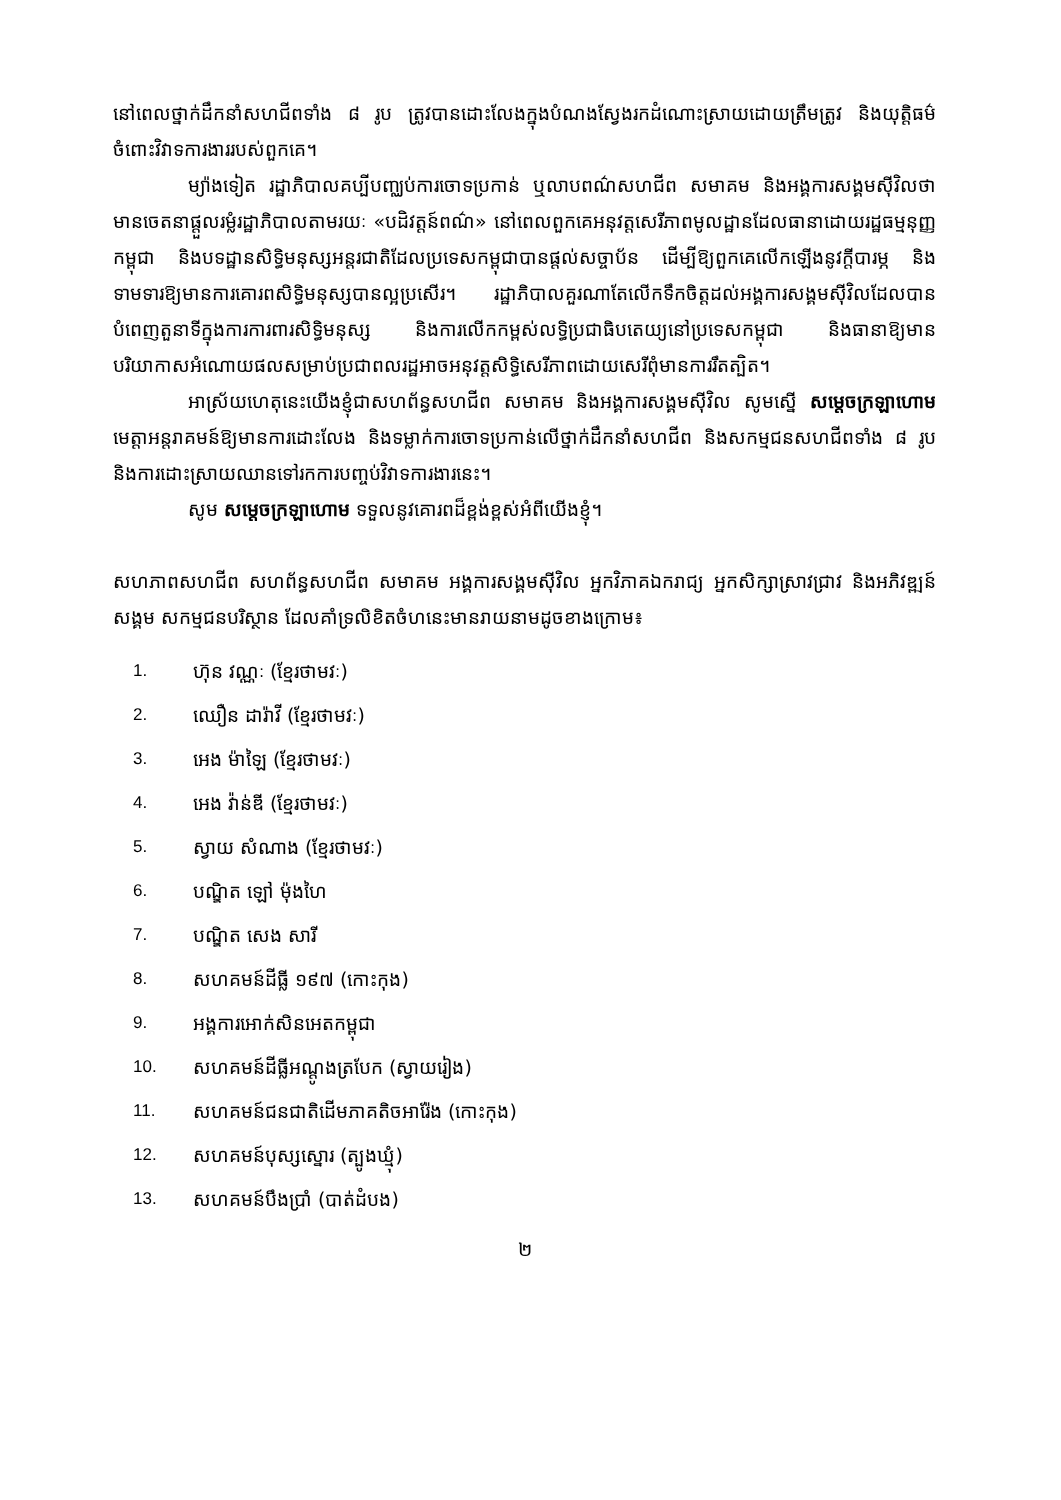នៅពេលថ្នាក់ដឹកនាំសហជីពទាំង ៨ រូប ត្រូវបានដោះលែងក្នុងបំណងស្វែងរកដំណោះស្រាយដោយត្រឹមត្រូវ និងយុត្តិធម៌ចំពោះវិវាទការងាររបស់ពួកគេ។
ម្យ៉ាងទៀត រដ្ឋាភិបាលគប្បីបញ្ឈប់ការចោទប្រកាន់ ឬលាបពណ៌សហជីព សមាគម និងអង្គការសង្គមស៊ីវិលថាមានចេតនាផ្តួលរម្លំរដ្ឋាភិបាលតាមរយៈ «បដិវត្តន៍ពណ៌» នៅពេលពួកគេអនុវត្តសេរីភាពមូលដ្ឋានដែលធានាដោយរដ្ឋធម្មនុញ្ញកម្ពុជា និងបទដ្ឋានសិទ្ធិមនុស្សអន្តរជាតិដែលប្រទេសកម្ពុជាបានផ្តល់សច្ចាប័ន ដើម្បីឱ្យពួកគេលើកឡើងនូវក្តីបារម្ភ និងទាមទារឱ្យមានការគោរពសិទ្ធិមនុស្សបានល្អប្រសើរ។ រដ្ឋាភិបាលគួរណាតែលើកទឹកចិត្តដល់អង្គការសង្គមស៊ីវិលដែលបានបំពេញតួនាទីក្នុងការការពារសិទ្ធិមនុស្ស និងការលើកកម្ពស់លទ្ធិប្រជាធិបតេយ្យនៅប្រទេសកម្ពុជា និងធានាឱ្យមានបរិយាកាសអំណោយផលសម្រាប់ប្រជាពលរដ្ឋអាចអនុវត្តសិទ្ធិសេរីភាពដោយសេរីពុំមានការរឹតត្បិត។
អាស្រ័យហេតុនេះយើងខ្ញុំជាសហព័ន្ធសហជីព សមាគម និងអង្គការសង្គមស៊ីវិល សូមស្នើ សម្តេចក្រឡាហោម មេត្តាអន្តរាគមន៍ឱ្យមានការដោះលែង និងទម្លាក់ការចោទប្រកាន់លើថ្នាក់ដឹកនាំសហជីព និងសកម្មជនសហជីពទាំង ៨ រូប និងការដោះស្រាយឈានទៅរកការបញ្ចប់វិវាទការងារនេះ។
សូម សម្តេចក្រឡាហោម ទទួលនូវគោរពដ៏ខ្ពង់ខ្ពស់អំពីយើងខ្ញុំ។
សហភាពសហជីព សហព័ន្ធសហជីព សមាគម អង្គការសង្គមស៊ីវិល អ្នកវិភាគឯករាជ្យ អ្នកសិក្សាស្រាវជ្រាវ និងអភិវឌ្ឍន៍សង្គម សកម្មជនបរិស្ថាន ដែលគាំទ្រលិខិតចំហនេះមានរាយនាមដូចខាងក្រោម៖
1. ហ៊ុន វណ្ណៈ (ខ្មែរថាមវៈ)
2. ឈឿន ដារ៉ាវី (ខ្មែរថាមវៈ)
3. អេង ម៉ាឡៃ (ខ្មែរថាមវៈ)
4. អេង វ៉ាន់ឌី (ខ្មែរថាមវៈ)
5. ស្វាយ សំណាង (ខ្មែរថាមវៈ)
6. បណ្ឌិត ឡៅ ម៉ុងហៃ
7. បណ្ឌិត សេង សារី
8. សហគមន៍ដីធ្លី ១៩៧ (កោះកុង)
9. អង្គការអោក់សិនអេតកម្ពុជា
10. សហគមន៍ដីធ្លីអណ្តូងត្របែក (ស្វាយរៀង)
11. សហគមន៍ជនជាតិដើមភាគតិចអារ៉ែង (កោះកុង)
12. សហគមន៍បុស្សស្នោរ (ត្បូងឃ្មុំ)
13. សហគមន៍បឹងប្រាំ (បាត់ដំបង)
២